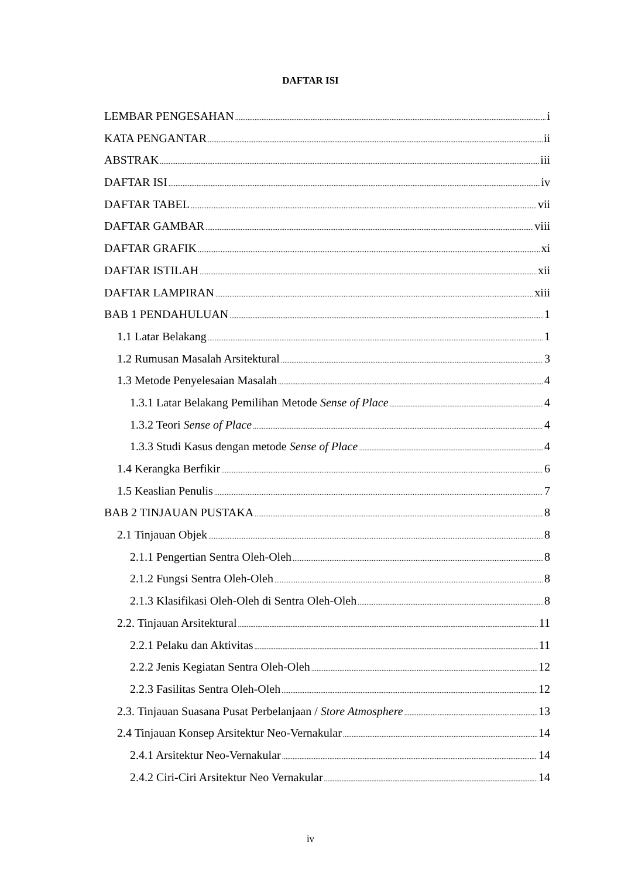DAFTAR ISI
LEMBAR PENGESAHAN i
KATA PENGANTAR ii
ABSTRAK iii
DAFTAR ISI iv
DAFTAR TABEL vii
DAFTAR GAMBAR viii
DAFTAR GRAFIK xi
DAFTAR ISTILAH xii
DAFTAR LAMPIRAN xiii
BAB 1 PENDAHULUAN 1
1.1 Latar Belakang 1
1.2 Rumusan Masalah Arsitektural 3
1.3 Metode Penyelesaian Masalah 4
1.3.1 Latar Belakang Pemilihan Metode Sense of Place 4
1.3.2 Teori Sense of Place 4
1.3.3 Studi Kasus dengan metode Sense of Place 4
1.4 Kerangka Berfikir 6
1.5 Keaslian Penulis 7
BAB 2 TINJAUAN PUSTAKA 8
2.1 Tinjauan Objek 8
2.1.1 Pengertian Sentra Oleh-Oleh 8
2.1.2 Fungsi Sentra Oleh-Oleh 8
2.1.3 Klasifikasi Oleh-Oleh di Sentra Oleh-Oleh 8
2.2. Tinjauan Arsitektural 11
2.2.1 Pelaku dan Aktivitas 11
2.2.2 Jenis Kegiatan Sentra Oleh-Oleh 12
2.2.3 Fasilitas Sentra Oleh-Oleh 12
2.3. Tinjauan Suasana Pusat Perbelanjaan / Store Atmosphere 13
2.4 Tinjauan Konsep Arsitektur Neo-Vernakular 14
2.4.1 Arsitektur Neo-Vernakular 14
2.4.2 Ciri-Ciri Arsitektur Neo Vernakular 14
iv